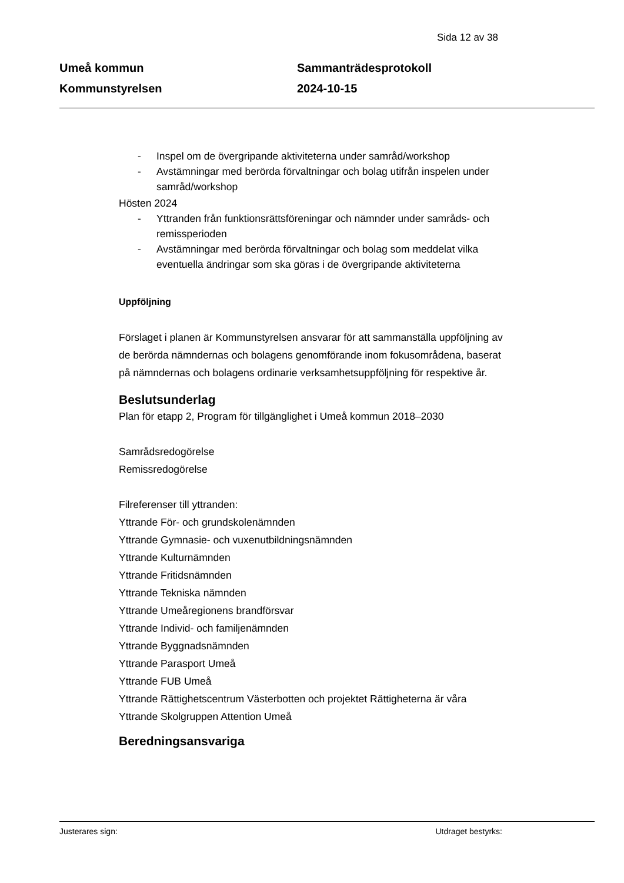Sida 12 av 38
Umeå kommun
Kommunstyrelsen
Sammanträdesprotokoll
2024-10-15
- Inspel om de övergripande aktiviteterna under samråd/workshop
- Avstämningar med berörda förvaltningar och bolag utifrån inspelen under samråd/workshop
Hösten 2024
- Yttranden från funktionsrättsföreningar och nämnder under samråds- och remissperioden
- Avstämningar med berörda förvaltningar och bolag som meddelat vilka eventuella ändringar som ska göras i de övergripande aktiviteterna
Uppföljning
Förslaget i planen är Kommunstyrelsen ansvarar för att sammanställa uppföljning av de berörda nämndernas och bolagens genomförande inom fokusområdena, baserat på nämndernas och bolagens ordinarie verksamhetsuppföljning för respektive år.
Beslutsunderlag
Plan för etapp 2, Program för tillgänglighet i Umeå kommun 2018–2030
Samrådsredogörelse
Remissredogörelse
Filreferenser till yttranden:
Yttrande För- och grundskolenämnden
Yttrande Gymnasie- och vuxenutbildningsnämnden
Yttrande Kulturnämnden
Yttrande Fritidsnämnden
Yttrande Tekniska nämnden
Yttrande Umeåregionens brandförsvar
Yttrande Individ- och familjenämnden
Yttrande Byggnadsnämnden
Yttrande Parasport Umeå
Yttrande FUB Umeå
Yttrande Rättighetscentrum Västerbotten och projektet Rättigheterna är våra
Yttrande Skolgruppen Attention Umeå
Beredningsansvariga
Justerares sign: Utdraget bestyrks: